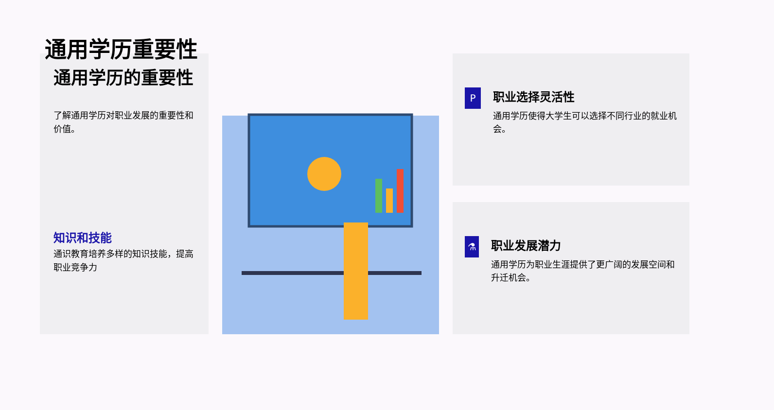通用学历重要性
通用学历的重要性
了解通用学历对职业发展的重要性和价值。
知识和技能
通识教育培养多样的知识技能，提高职业竞争力
P
职业选择灵活性
通用学历使得大学生可以选择不同行业的就业机会。
⚗
职业发展潜力
通用学历为职业生涯提供了更广阔的发展空间和升迁机会。